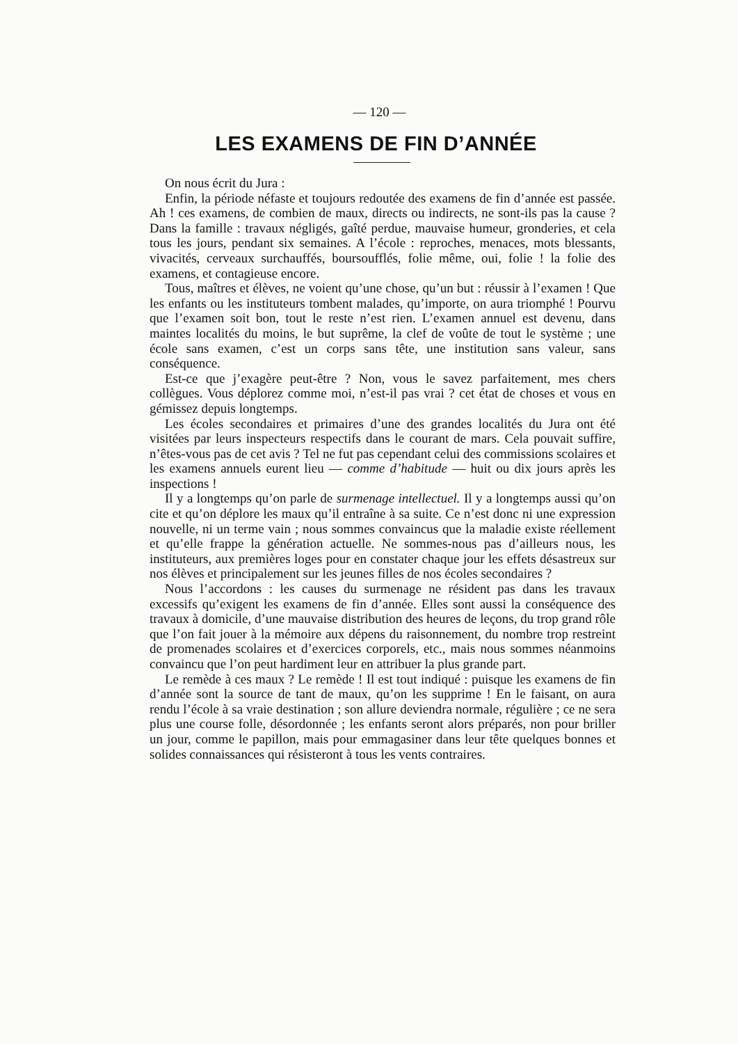— 120 —
LES EXAMENS DE FIN D’ANNÉE
On nous écrit du Jura :
Enfin, la période néfaste et toujours redoutée des examens de fin d’année est passée. Ah ! ces examens, de combien de maux, directs ou indirects, ne sont-ils pas la cause ? Dans la famille : travaux négligés, gaîté perdue, mauvaise humeur, gronderies, et cela tous les jours, pendant six semaines. A l’école : reproches, menaces, mots blessants, vivacités, cerveaux surchauffés, boursoufflés, folie même, oui, folie ! la folie des examens, et contagieuse encore.
Tous, maîtres et élèves, ne voient qu’une chose, qu’un but : réussir à l’examen ! Que les enfants ou les instituteurs tombent malades, qu’importe, on aura triomphé ! Pourvu que l’examen soit bon, tout le reste n’est rien. L’examen annuel est devenu, dans maintes localités du moins, le but suprême, la clef de voûte de tout le système ; une école sans examen, c’est un corps sans tête, une institution sans valeur, sans conséquence.
Est-ce que j’exagère peut-être ? Non, vous le savez parfaitement, mes chers collègues. Vous déplorez comme moi, n’est-il pas vrai ? cet état de choses et vous en gémissez depuis longtemps.
Les écoles secondaires et primaires d’une des grandes localités du Jura ont été visitées par leurs inspecteurs respectifs dans le courant de mars. Cela pouvait suffire, n’êtes-vous pas de cet avis ? Tel ne fut pas cependant celui des commissions scolaires et les examens annuels eurent lieu — comme d’habitude — huit ou dix jours après les inspections !
Il y a longtemps qu’on parle de surmenage intellectuel. Il y a longtemps aussi qu’on cite et qu’on déplore les maux qu’il entraîne à sa suite. Ce n’est donc ni une expression nouvelle, ni un terme vain ; nous sommes convaincus que la maladie existe réellement et qu’elle frappe la génération actuelle. Ne sommes-nous pas d’ailleurs nous, les instituteurs, aux premières loges pour en constater chaque jour les effets désastreux sur nos élèves et principalement sur les jeunes filles de nos écoles secondaires ?
Nous l’accordons : les causes du surmenage ne résident pas dans les travaux excessifs qu’exigent les examens de fin d’année. Elles sont aussi la conséquence des travaux à domicile, d’une mauvaise distribution des heures de leçons, du trop grand rôle que l’on fait jouer à la mémoire aux dépens du raisonnement, du nombre trop restreint de promenades scolaires et d’exercices corporels, etc., mais nous sommes néanmoins convaincu que l’on peut hardiment leur en attribuer la plus grande part.
Le remède à ces maux ? Le remède ! Il est tout indiqué : puisque les examens de fin d’année sont la source de tant de maux, qu’on les supprime ! En le faisant, on aura rendu l’école à sa vraie destination ; son allure deviendra normale, régulière ; ce ne sera plus une course folle, désordonnée ; les enfants seront alors préparés, non pour briller un jour, comme le papillon, mais pour emmagasiner dans leur tête quelques bonnes et solides connaissances qui résisteront à tous les vents contraires.